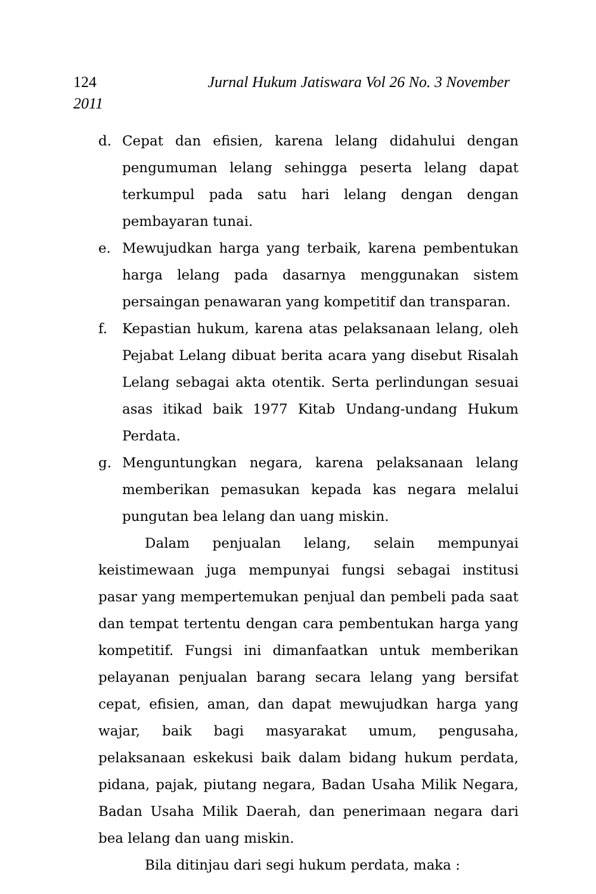124 Jurnal Hukum Jatiswara Vol 26 No. 3 November
2011
d. Cepat dan efisien, karena lelang didahului dengan pengumuman lelang sehingga peserta lelang dapat terkumpul pada satu hari lelang dengan dengan pembayaran tunai.
e. Mewujudkan harga yang terbaik, karena pembentukan harga lelang pada dasarnya menggunakan sistem persaingan penawaran yang kompetitif dan transparan.
f. Kepastian hukum, karena atas pelaksanaan lelang, oleh Pejabat Lelang dibuat berita acara yang disebut Risalah Lelang sebagai akta otentik. Serta perlindungan sesuai asas itikad baik 1977 Kitab Undang-undang Hukum Perdata.
g. Menguntungkan negara, karena pelaksanaan lelang memberikan pemasukan kepada kas negara melalui pungutan bea lelang dan uang miskin.
Dalam penjualan lelang, selain mempunyai keistimewaan juga mempunyai fungsi sebagai institusi pasar yang mempertemukan penjual dan pembeli pada saat dan tempat tertentu dengan cara pembentukan harga yang kompetitif. Fungsi ini dimanfaatkan untuk memberikan pelayanan penjualan barang secara lelang yang bersifat cepat, efisien, aman, dan dapat mewujudkan harga yang wajar, baik bagi masyarakat umum, pengusaha, pelaksanaan eskekusi baik dalam bidang hukum perdata, pidana, pajak, piutang negara, Badan Usaha Milik Negara, Badan Usaha Milik Daerah, dan penerimaan negara dari bea lelang dan uang miskin.
Bila ditinjau dari segi hukum perdata, maka :